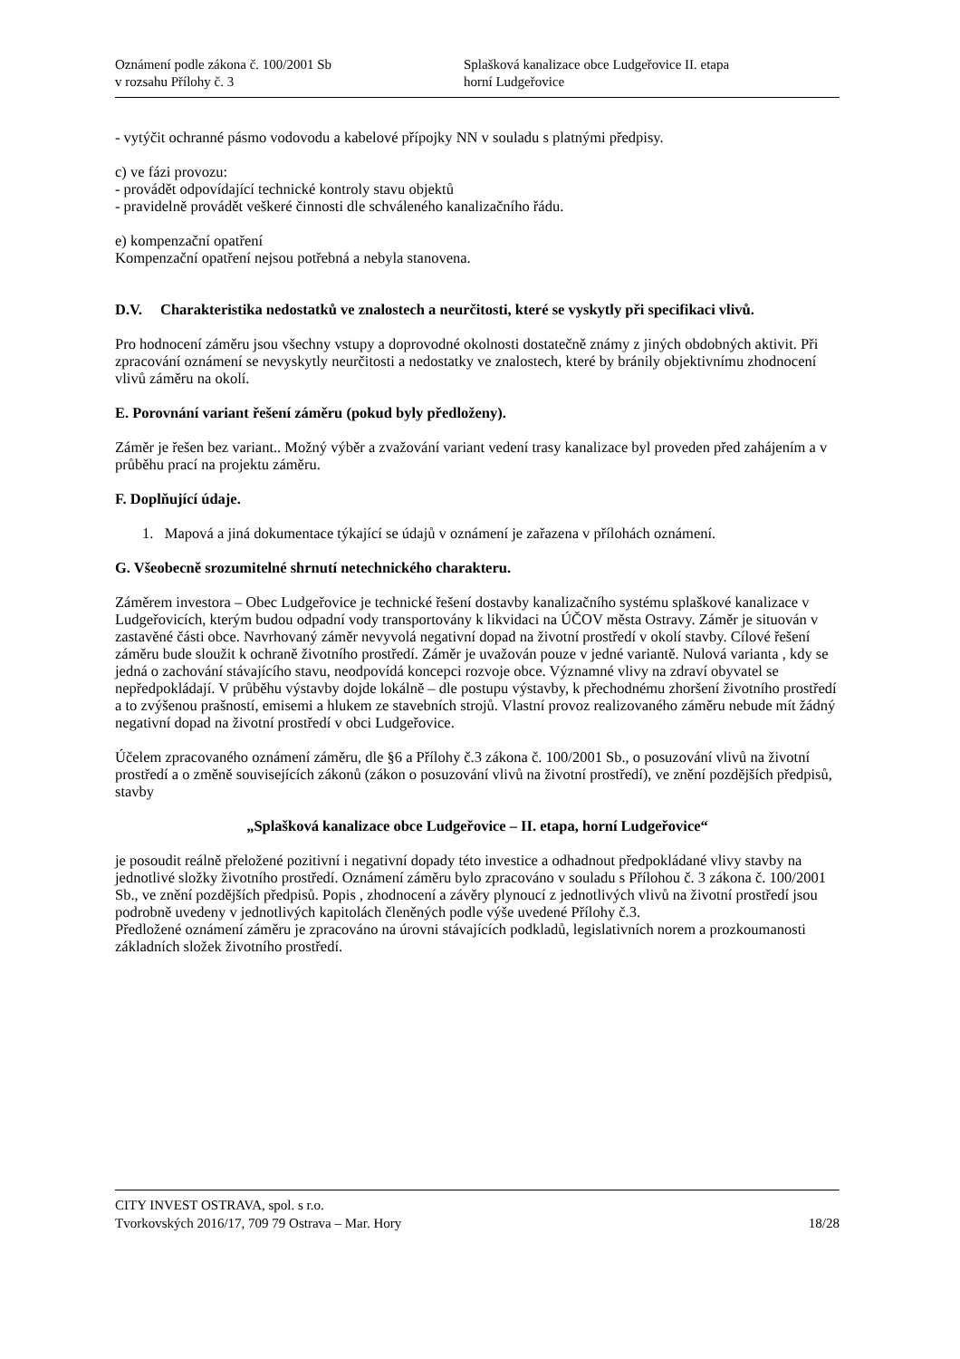Oznámení podle zákona č. 100/2001 Sb
v rozsahu Přílohy č. 3
Splašková kanalizace obce Ludgeřovice II. etapa
horní Ludgeřovice
- vytýčit ochranné pásmo vodovodu a kabelové přípojky NN v souladu s platnými předpisy.
c) ve fázi provozu:
- provádět odpovídající technické kontroly stavu objektů
- pravidelně provádět veškeré činnosti dle schváleného kanalizačního řádu.
e) kompenzační opatření
Kompenzační opatření nejsou potřebná a nebyla stanovena.
D.V. Charakteristika nedostatků ve znalostech a neurčitosti, které se vyskytly při specifikaci vlivů.
Pro hodnocení záměru jsou všechny vstupy a doprovodné okolnosti dostatečně známy z jiných obdobných aktivit. Při zpracování oznámení se nevyskytly neurčitosti a nedostatky ve znalostech, které by bránily objektivnímu zhodnocení vlivů záměru na okolí.
E. Porovnání variant řešení záměru (pokud byly předloženy).
Záměr je řešen bez variant.. Možný výběr a zvažování variant vedení trasy kanalizace byl proveden před zahájením a v průběhu prací na projektu záměru.
F. Doplňující údaje.
1. Mapová a jiná dokumentace týkající se údajů v oznámení je zařazena v přílohách oznámení.
G. Všeobecně srozumitelné shrnutí netechnického charakteru.
Záměrem investora – Obec Ludgeřovice je technické řešení dostavby kanalizačního systému splaškové kanalizace v Ludgeřovicích, kterým budou odpadní vody transportovány k likvidaci na ÚČOV města Ostravy. Záměr je situován v zastavěné části obce. Navrhovaný záměr nevyvolá negativní dopad na životní prostředí v okolí stavby. Cílové řešení záměru bude sloužit k ochraně životního prostředí. Záměr je uvažován pouze v jedné variantě. Nulová varianta , kdy se jedná o zachování stávajícího stavu, neodpovídá koncepci rozvoje obce. Významné vlivy na zdraví obyvatel se nepředpokládají. V průběhu výstavby dojde lokálně – dle postupu výstavby, k přechodnému zhoršení životního prostředí a to zvýšenou prašností, emisemi a hlukem ze stavebních strojů. Vlastní provoz realizovaného záměru nebude mít žádný negativní dopad na životní prostředí v obci Ludgeřovice.
Účelem zpracovaného oznámení záměru, dle §6 a Přílohy č.3 zákona č. 100/2001 Sb., o posuzování vlivů na životní prostředí a o změně souvisejících zákonů (zákon o posuzování vlivů na životní prostředí), ve znění pozdějších předpisů, stavby
„Splašková kanalizace obce Ludgeřovice – II. etapa, horní Ludgeřovice“
je posoudit reálně přeložené pozitivní i negativní dopady této investice a odhadnout předpokládané vlivy stavby na jednotlivé složky životního prostředí. Oznámení záměru bylo zpracováno v souladu s Přílohou č. 3 zákona č. 100/2001 Sb., ve znění pozdějších předpisů. Popis , zhodnocení a závěry plynoucí z jednotlivých vlivů na životní prostředí jsou podrobně uvedeny v jednotlivých kapitolách členěných podle výše uvedené Přílohy č.3.
Předložené oznámení záměru je zpracováno na úrovni stávajících podkladů, legislativních norem a prozkoumanosti základních složek životního prostředí.
CITY INVEST OSTRAVA, spol. s r.o.
Tvorkovských 2016/17, 709 79 Ostrava – Mar. Hory 18/28